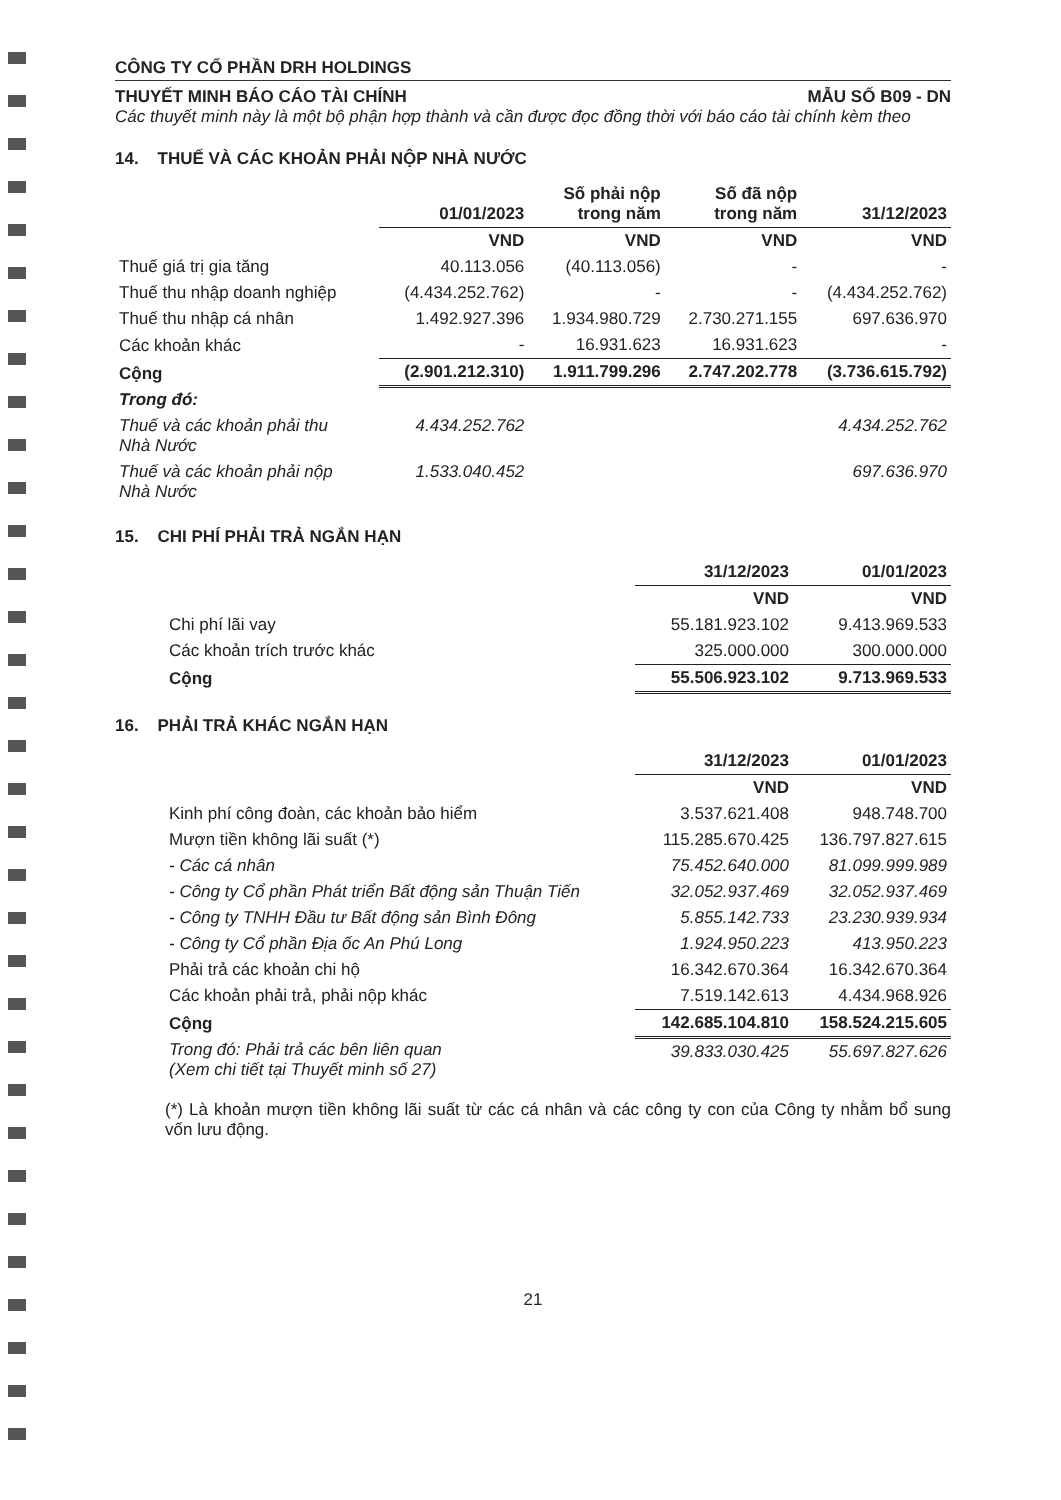CÔNG TY CỔ PHẦN DRH HOLDINGS
THUYẾT MINH BÁO CÁO TÀI CHÍNH MẪU SỐ B09 - DN
Các thuyết minh này là một bộ phận hợp thành và cần được đọc đồng thời với báo cáo tài chính kèm theo
14. THUẾ VÀ CÁC KHOẢN PHẢI NỘP NHÀ NƯỚC
| | 01/01/2023 | Số phải nộp trong năm | Số đã nộp trong năm | 31/12/2023 |
| --- | --- | --- | --- | --- |
| | VND | VND | VND | VND |
| Thuế giá trị gia tăng | 40.113.056 | (40.113.056) | - | - |
| Thuế thu nhập doanh nghiệp | (4.434.252.762) | - | - | (4.434.252.762) |
| Thuế thu nhập cá nhân | 1.492.927.396 | 1.934.980.729 | 2.730.271.155 | 697.636.970 |
| Các khoản khác | - | 16.931.623 | 16.931.623 | - |
| Cộng | (2.901.212.310) | 1.911.799.296 | 2.747.202.778 | (3.736.615.792) |
| Trong đó: | | | | |
| Thuế và các khoản phải thu Nhà Nước | 4.434.252.762 | | | 4.434.252.762 |
| Thuế và các khoản phải nộp Nhà Nước | 1.533.040.452 | | | 697.636.970 |
15. CHI PHÍ PHẢI TRẢ NGẮN HẠN
| | 31/12/2023 | 01/01/2023 |
| --- | --- | --- |
| | VND | VND |
| Chi phí lãi vay | 55.181.923.102 | 9.413.969.533 |
| Các khoản trích trước khác | 325.000.000 | 300.000.000 |
| Cộng | 55.506.923.102 | 9.713.969.533 |
16. PHẢI TRẢ KHÁC NGẮN HẠN
| | 31/12/2023 | 01/01/2023 |
| --- | --- | --- |
| | VND | VND |
| Kinh phí công đoàn, các khoản bảo hiểm | 3.537.621.408 | 948.748.700 |
| Mượn tiền không lãi suất (*) | 115.285.670.425 | 136.797.827.615 |
| - Các cá nhân | 75.452.640.000 | 81.099.999.989 |
| - Công ty Cổ phần Phát triển Bất động sản Thuận Tiến | 32.052.937.469 | 32.052.937.469 |
| - Công ty TNHH Đầu tư Bất động sản Bình Đông | 5.855.142.733 | 23.230.939.934 |
| - Công ty Cổ phần Địa ốc An Phú Long | 1.924.950.223 | 413.950.223 |
| Phải trả các khoản chi hộ | 16.342.670.364 | 16.342.670.364 |
| Các khoản phải trả, phải nộp khác | 7.519.142.613 | 4.434.968.926 |
| Cộng | 142.685.104.810 | 158.524.215.605 |
| Trong đó: Phải trả các bên liên quan (Xem chi tiết tại Thuyết minh số 27) | 39.833.030.425 | 55.697.827.626 |
(*) Là khoản mượn tiền không lãi suất từ các cá nhân và các công ty con của Công ty nhằm bổ sung vốn lưu động.
21